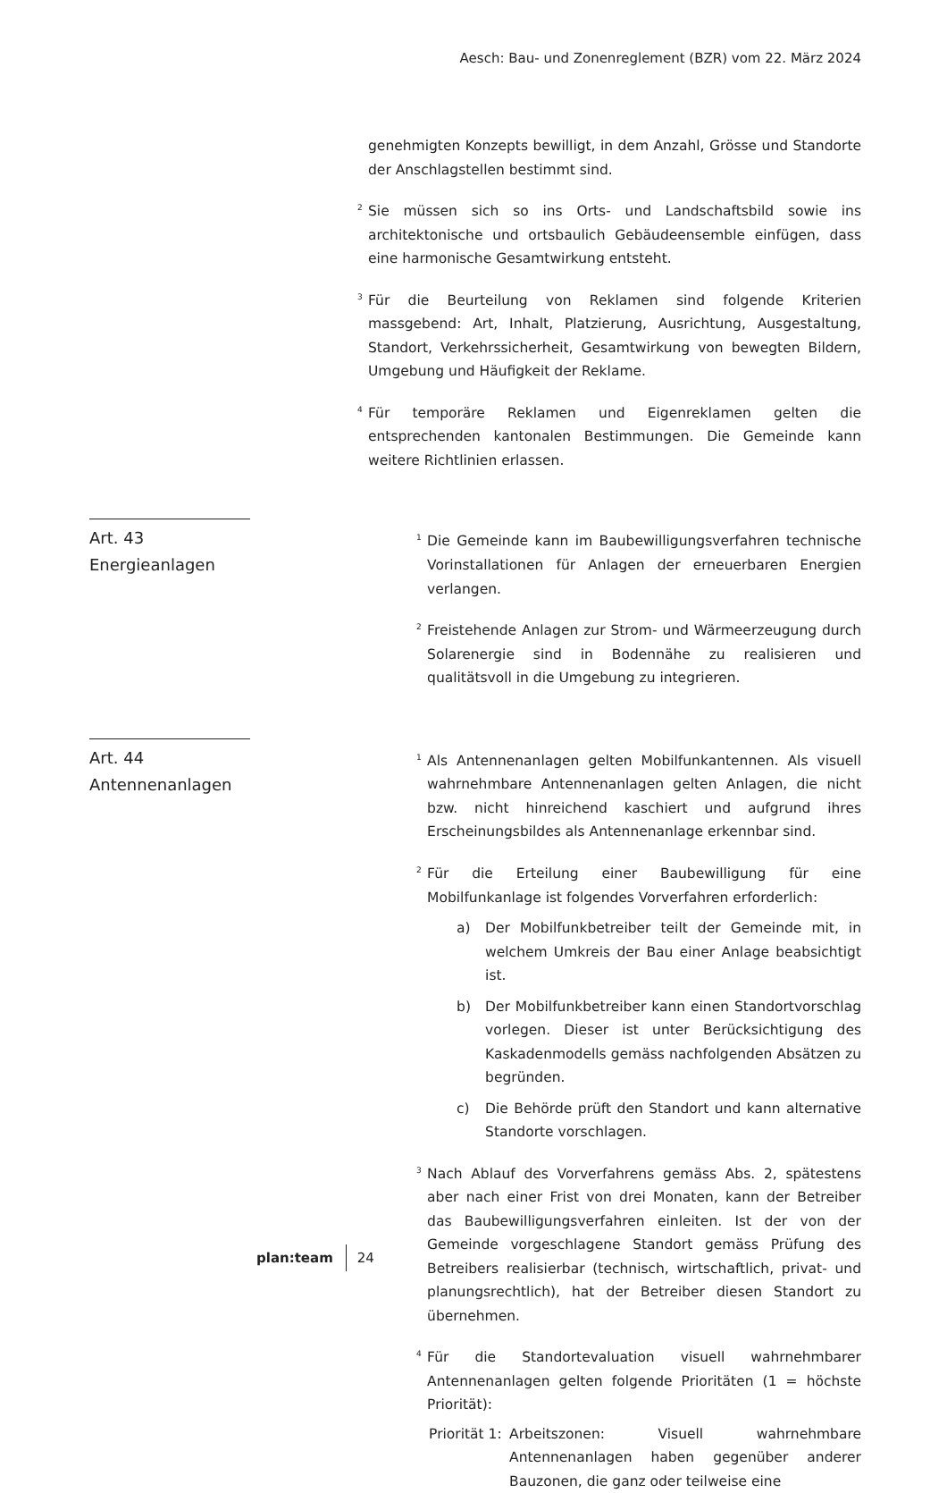Aesch: Bau- und Zonenreglement (BZR) vom 22. März 2024
genehmigten Konzepts bewilligt, in dem Anzahl, Grösse und Standorte der Anschlagstellen bestimmt sind.
<sup>2</sup> Sie müssen sich so ins Orts- und Landschaftsbild sowie ins architektonische und ortsbaulich Gebäudeensemble einfügen, dass eine harmonische Gesamtwirkung entsteht.
<sup>3</sup> Für die Beurteilung von Reklamen sind folgende Kriterien massgebend: Art, Inhalt, Platzierung, Ausrichtung, Ausgestaltung, Standort, Verkehrssicherheit, Gesamtwirkung von bewegten Bildern, Umgebung und Häufigkeit der Reklame.
<sup>4</sup> Für temporäre Reklamen und Eigenreklamen gelten die entsprechenden kantonalen Bestimmungen. Die Gemeinde kann weitere Richtlinien erlassen.
Art. 43
Energieanlagen
<sup>1</sup> Die Gemeinde kann im Baubewilligungsverfahren technische Vorinstallationen für Anlagen der erneuerbaren Energien verlangen.
<sup>2</sup> Freistehende Anlagen zur Strom- und Wärmeerzeugung durch Solarenergie sind in Bodennähe zu realisieren und qualitätsvoll in die Umgebung zu integrieren.
Art. 44
Antennenanlagen
<sup>1</sup> Als Antennenanlagen gelten Mobilfunkantennen. Als visuell wahrnehmbare Antennenanlagen gelten Anlagen, die nicht bzw. nicht hinreichend kaschiert und aufgrund ihres Erscheinungsbildes als Antennenanlage erkennbar sind.
<sup>2</sup> Für die Erteilung einer Baubewilligung für eine Mobilfunkanlage ist folgendes Vorverfahren erforderlich:
a) Der Mobilfunkbetreiber teilt der Gemeinde mit, in welchem Umkreis der Bau einer Anlage beabsichtigt ist.
b) Der Mobilfunkbetreiber kann einen Standortvorschlag vorlegen. Dieser ist unter Berücksichtigung des Kaskadenmodells gemäss nachfolgenden Absätzen zu begründen.
c) Die Behörde prüft den Standort und kann alternative Standorte vorschlagen.
<sup>3</sup> Nach Ablauf des Vorverfahrens gemäss Abs. 2, spätestens aber nach einer Frist von drei Monaten, kann der Betreiber das Baubewilligungsverfahren einleiten. Ist der von der Gemeinde vorgeschlagene Standort gemäss Prüfung des Betreibers realisierbar (technisch, wirtschaftlich, privat- und planungsrechtlich), hat der Betreiber diesen Standort zu übernehmen.
<sup>4</sup> Für die Standortevaluation visuell wahrnehmbarer Antennenanlagen gelten folgende Prioritäten (1 = höchste Priorität):
Priorität 1:
Arbeitszonen: Visuell wahrnehmbare Antennenanlagen haben gegenüber anderer Bauzonen, die ganz oder teilweise eine
plan:team 24